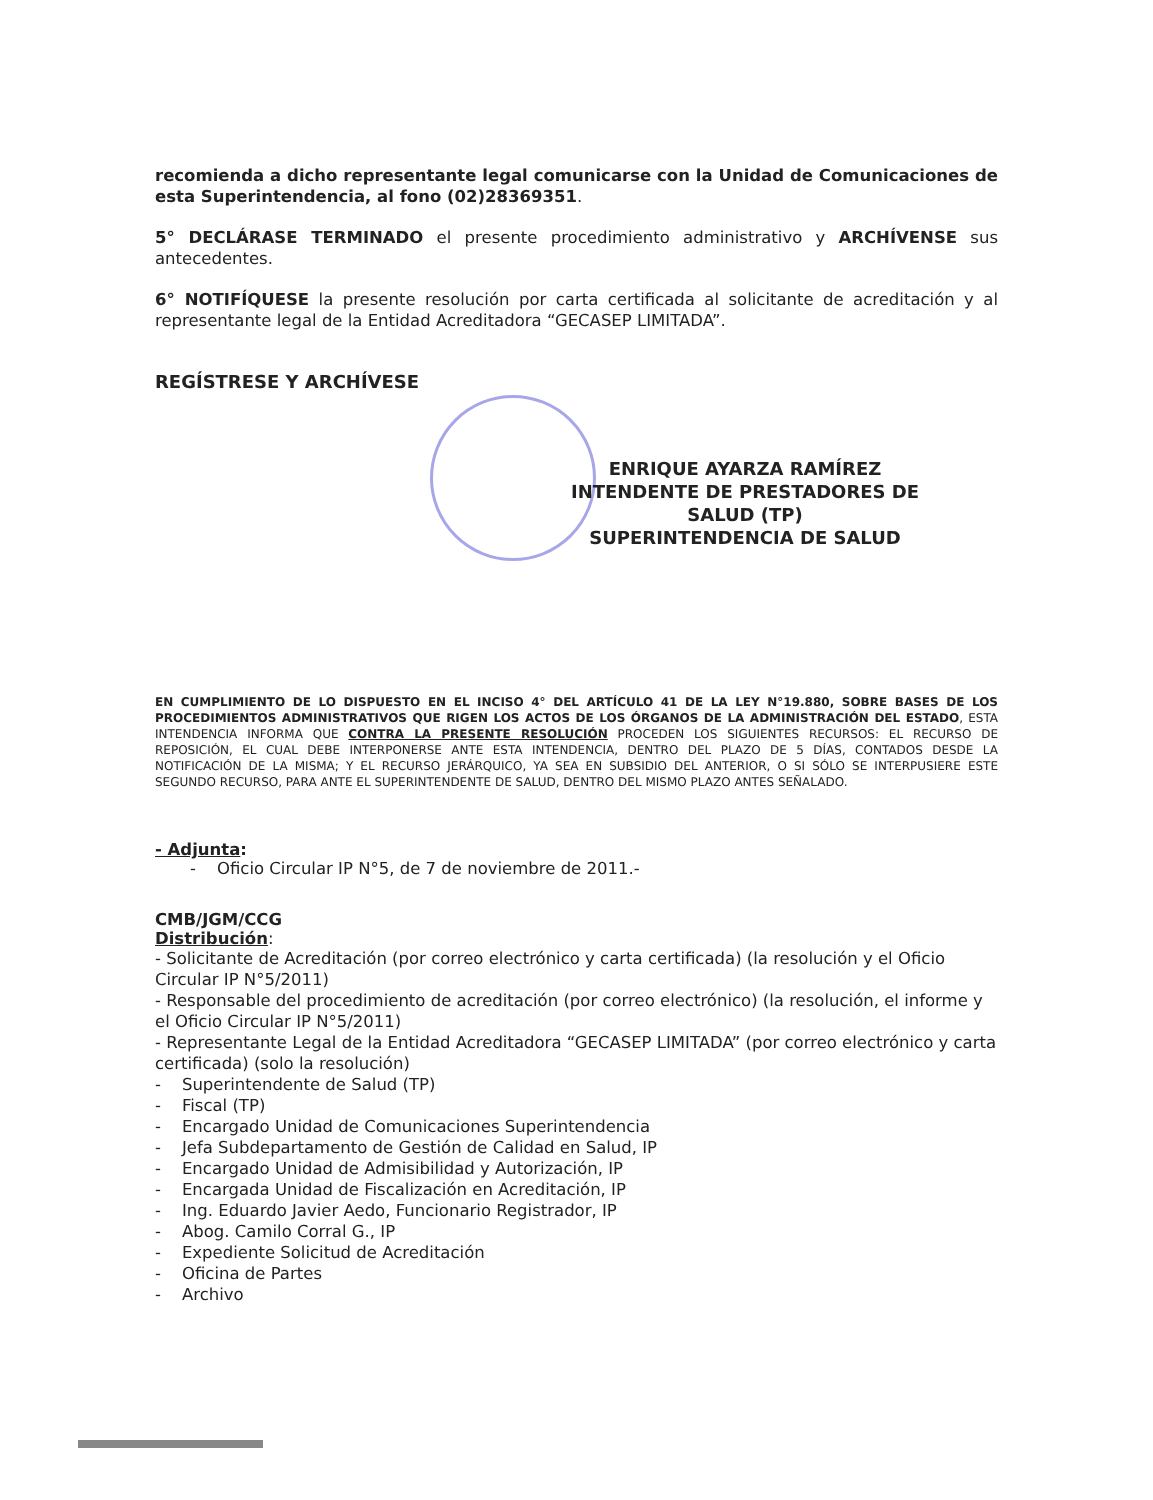recomienda a dicho representante legal comunicarse con la Unidad de Comunicaciones de esta Superintendencia, al fono (02)28369351.
5° DECLÁRASE TERMINADO el presente procedimiento administrativo y ARCHÍVENSE sus antecedentes.
6° NOTIFÍQUESE la presente resolución por carta certificada al solicitante de acreditación y al representante legal de la Entidad Acreditadora “GECASEP LIMITADA”.
REGÍSTRESE Y ARCHÍVESE
ENRIQUE AYARZA RAMÍREZ
INTENDENTE DE PRESTADORES DE SALUD (TP)
SUPERINTENDENCIA DE SALUD
EN CUMPLIMIENTO DE LO DISPUESTO EN EL INCISO 4° DEL ARTÍCULO 41 DE LA LEY N°19.880, SOBRE BASES DE LOS PROCEDIMIENTOS ADMINISTRATIVOS QUE RIGEN LOS ACTOS DE LOS ÓRGANOS DE LA ADMINISTRACIÓN DEL ESTADO, ESTA INTENDENCIA INFORMA QUE CONTRA LA PRESENTE RESOLUCIÓN PROCEDEN LOS SIGUIENTES RECURSOS: EL RECURSO DE REPOSICIÓN, EL CUAL DEBE INTERPONERSE ANTE ESTA INTENDENCIA, DENTRO DEL PLAZO DE 5 DÍAS, CONTADOS DESDE LA NOTIFICACIÓN DE LA MISMA; Y EL RECURSO JERÁRQUICO, YA SEA EN SUBSIDIO DEL ANTERIOR, O SI SÓLO SE INTERPUSIERE ESTE SEGUNDO RECURSO, PARA ANTE EL SUPERINTENDENTE DE SALUD, DENTRO DEL MISMO PLAZO ANTES SEÑALADO.
- Adjunta:
- Oficio Circular IP N°5, de 7 de noviembre de 2011.-
CMB/JGM/CCG
Distribución:
- Solicitante de Acreditación (por correo electrónico y carta certificada) (la resolución y el Oficio Circular IP N°5/2011)
- Responsable del procedimiento de acreditación (por correo electrónico) (la resolución, el informe y el Oficio Circular IP N°5/2011)
- Representante Legal de la Entidad Acreditadora “GECASEP LIMITADA” (por correo electrónico y carta certificada) (solo la resolución)
- Superintendente de Salud (TP)
- Fiscal (TP)
- Encargado Unidad de Comunicaciones Superintendencia
- Jefa Subdepartamento de Gestión de Calidad en Salud, IP
- Encargado Unidad de Admisibilidad y Autorización, IP
- Encargada Unidad de Fiscalización en Acreditación, IP
- Ing. Eduardo Javier Aedo, Funcionario Registrador, IP
- Abog. Camilo Corral G., IP
- Expediente Solicitud de Acreditación
- Oficina de Partes
- Archivo